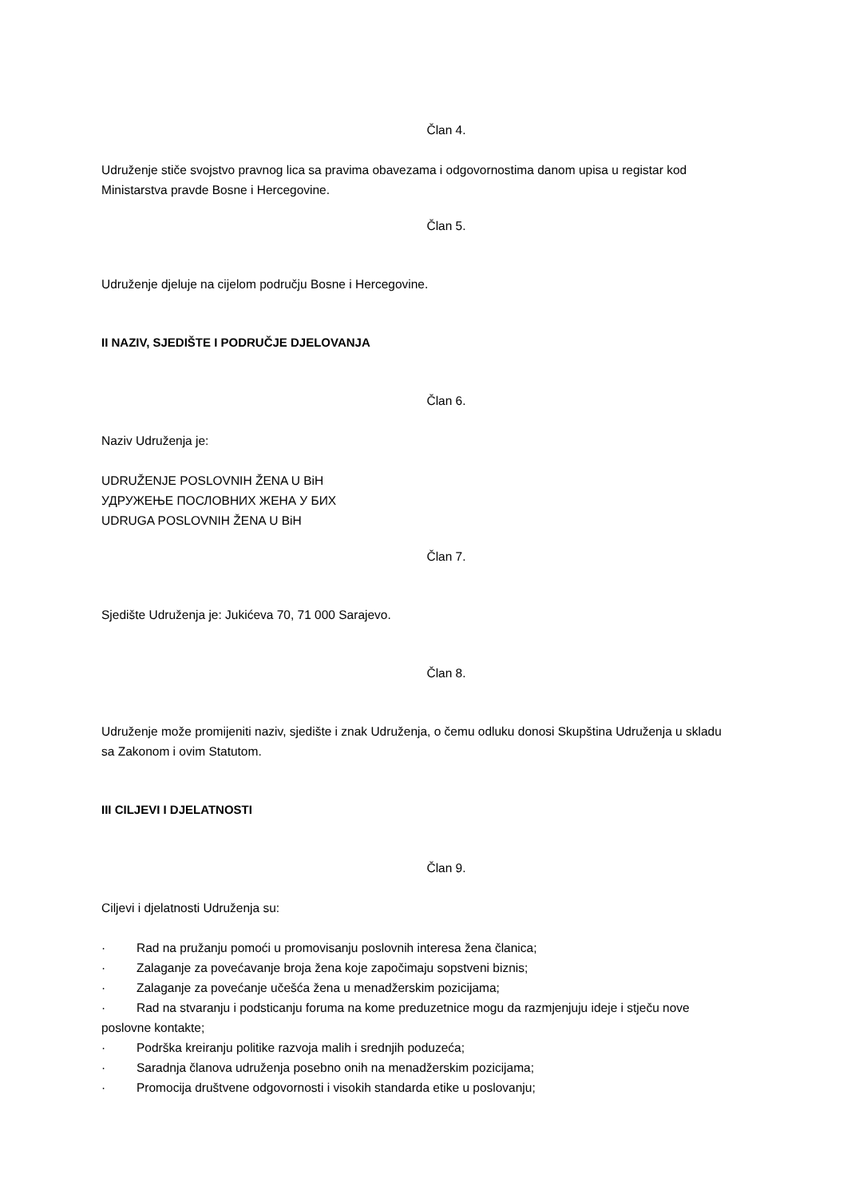Član 4.
Udruženje stiče svojstvo pravnog lica sa pravima obavezama i odgovornostima danom upisa u registar kod Ministarstva pravde Bosne i Hercegovine.
Član 5.
Udruženje djeluje na cijelom području Bosne i Hercegovine.
II NAZIV, SJEDIŠTE I PODRUČJE DJELOVANJA
Član 6.
Naziv Udruženja je:
UDRUŽENJE POSLOVNIH ŽENA U BiH
УДРУЖЕЊЕ ПОСЛОВНИХ ЖЕНА У БИХ
UDRUGA POSLOVNIH ŽENA U BiH
Član 7.
Sjedište Udruženja je: Jukićeva 70, 71 000 Sarajevo.
Član 8.
Udruženje može promijeniti naziv, sjedište i znak Udruženja, o čemu odluku donosi Skupština Udruženja u skladu sa Zakonom i ovim Statutom.
III CILJEVI I DJELATNOSTI
Član 9.
Ciljevi i djelatnosti Udruženja su:
· Rad na pružanju pomoći u promovisanju poslovnih interesa žena članica;
· Zalaganje za povećavanje broja žena koje započimaju sopstveni biznis;
· Zalaganje za povećanje učešća žena u menadžerskim pozicijama;
· Rad na stvaranju i podsticanju foruma na kome preduzetnice mogu da razmjenjuju ideje i stječu nove poslovne kontakte;
· Podrška kreiranju politike razvoja malih i srednjih poduzeća;
· Saradnja članova udruženja posebno onih na menadžerskim pozicijama;
· Promocija društvene odgovornosti i visokih standarda etike u poslovanju;